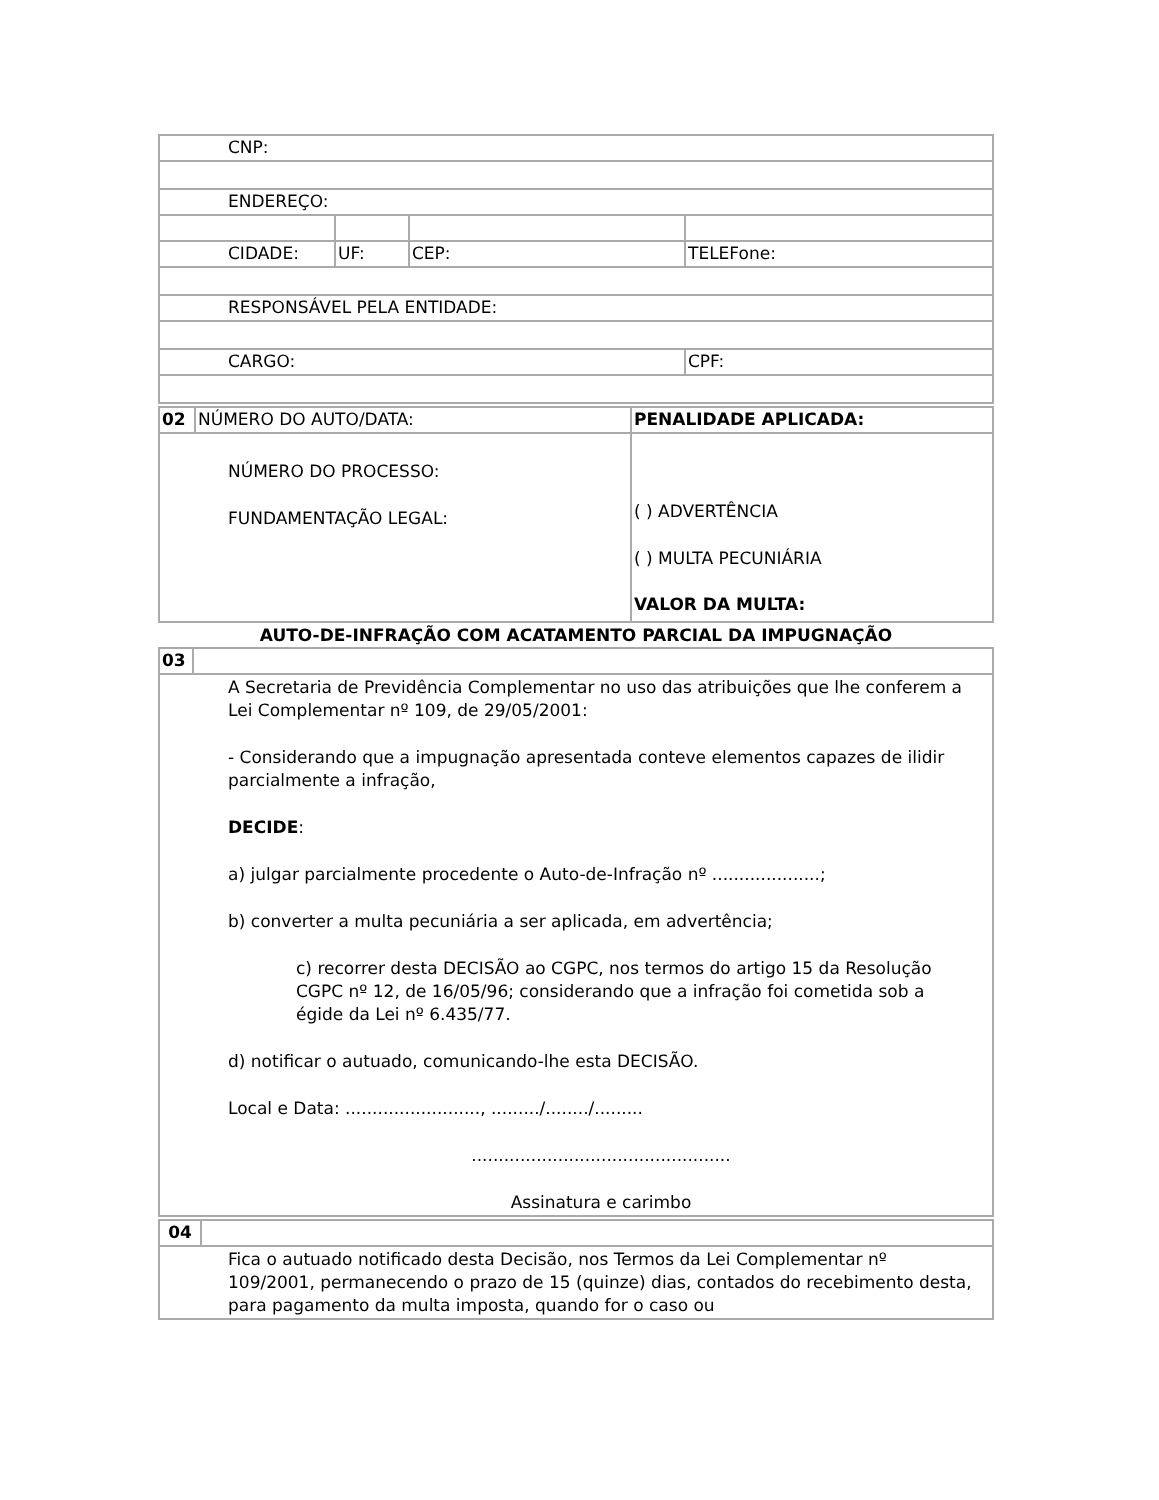| CNP: | | | |
| ENDEREÇO: | | | |
| CIDADE: | UF: | CEP: | TELEFone: |
| RESPONSÁVEL PELA ENTIDADE: | | | |
| CARGO: | | | CPF: |
| 02 | NÚMERO DO AUTO/DATA: | PENALIDADE APLICADA: |
| NÚMERO DO PROCESSO: FUNDAMENTAÇÃO LEGAL: | | ( ) ADVERTÊNCIA ( ) MULTA PECUNIÁRIA VALOR DA MULTA: |
AUTO-DE-INFRAÇÃO COM ACATAMENTO PARCIAL DA IMPUGNAÇÃO
| 03 | |
| A Secretaria de Previdência Complementar no uso das atribuições que lhe conferem a Lei Complementar nº 109, de 29/05/2001: - Considerando que a impugnação apresentada conteve elementos capazes de ilidir parcialmente a infração, DECIDE : a) julgar parcialmente procedente o Auto-de-Infração nº ....................; b) converter a multa pecuniária a ser aplicada, em advertência; c) recorrer desta DECISÃO ao CGPC, nos termos do artigo 15 da Resolução CGPC nº 12, de 16/05/96; considerando que a infração foi cometida sob a égide da Lei nº 6.435/77. d) notificar o autuado, comunicando-lhe esta DECISÃO. Local e Data: ........................., ........./......../......... ................................................ Assinatura e carimbo | |
| 04 | |
| Fica o autuado notificado desta Decisão, nos Termos da Lei Complementar nº 109/2001, permanecendo o prazo de 15 (quinze) dias, contados do recebimento desta, para pagamento da multa imposta, quando for o caso ou | |